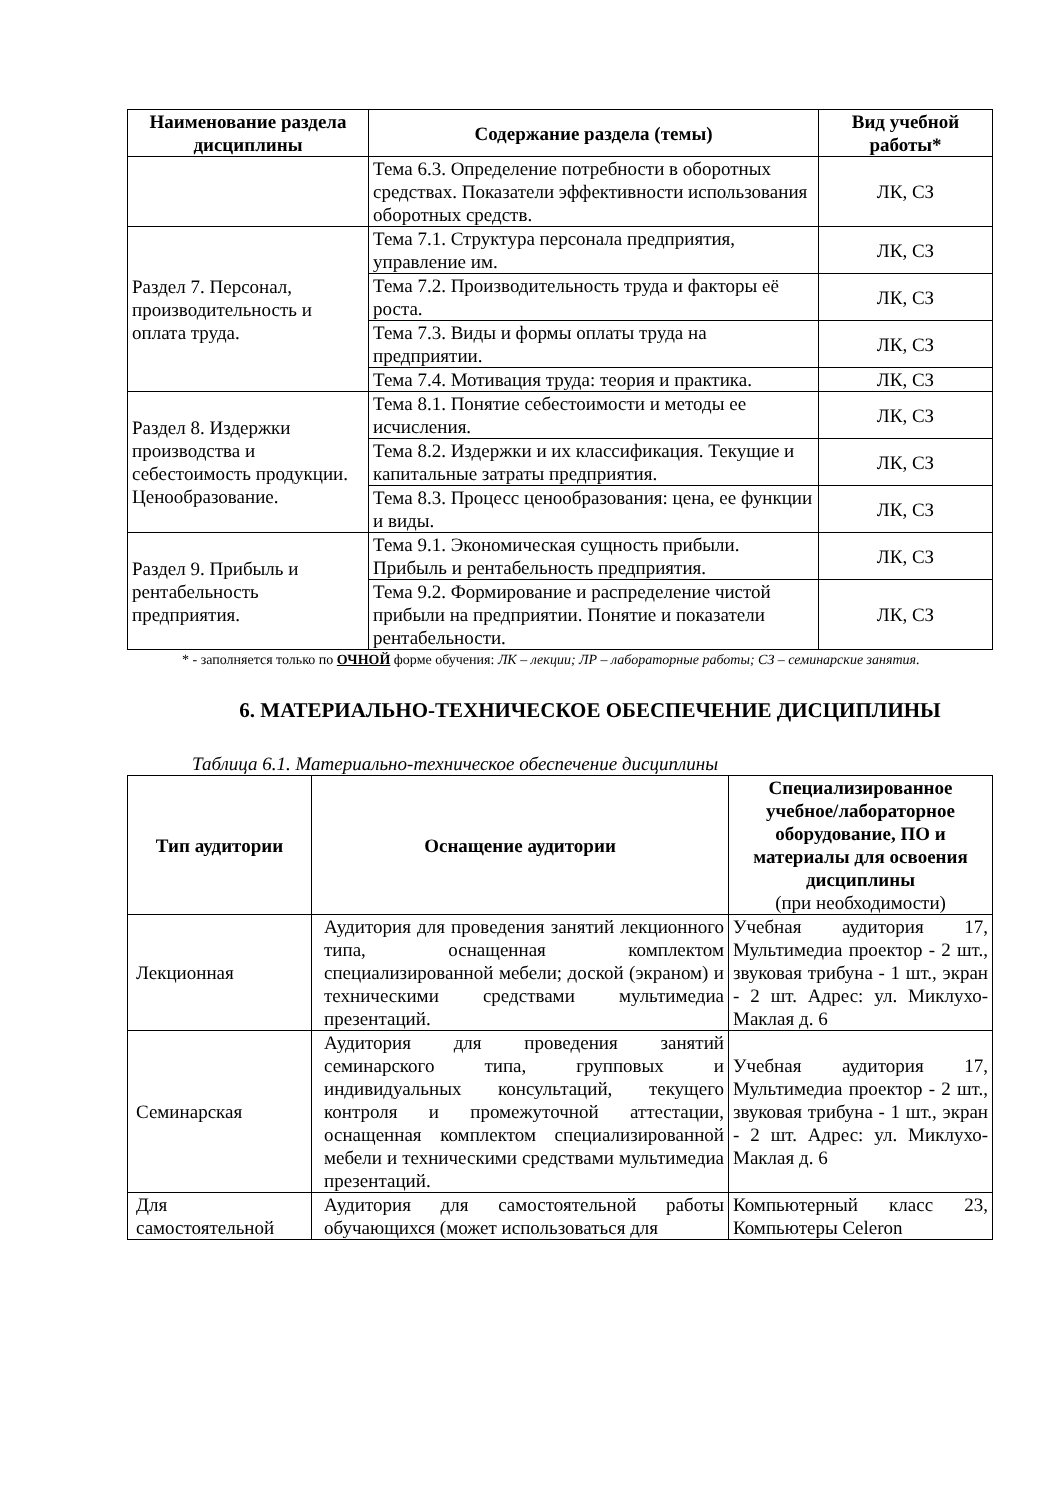| Наименование раздела дисциплины | Содержание раздела (темы) | Вид учебной работы* |
| --- | --- | --- |
| | Тема 6.3. Определение потребности в оборотных средствах. Показатели эффективности использования оборотных средств. | ЛК, СЗ |
| Раздел 7. Персонал, производительность и оплата труда. | Тема 7.1. Структура персонала предприятия, управление им. | ЛК, СЗ |
| | Тема 7.2. Производительность труда и факторы её роста. | ЛК, СЗ |
| | Тема 7.3. Виды и формы оплаты труда на предприятии. | ЛК, СЗ |
| | Тема 7.4. Мотивация труда: теория и практика. | ЛК, СЗ |
| Раздел 8. Издержки производства и себестоимость продукции. Ценообразование. | Тема 8.1. Понятие себестоимости и методы ее исчисления. | ЛК, СЗ |
| | Тема 8.2. Издержки и их классификация. Текущие и капитальные затраты предприятия. | ЛК, СЗ |
| | Тема 8.3. Процесс ценообразования: цена, ее функции и виды. | ЛК, СЗ |
| Раздел 9. Прибыль и рентабельность предприятия. | Тема 9.1. Экономическая сущность прибыли. Прибыль и рентабельность предприятия. | ЛК, СЗ |
| | Тема 9.2. Формирование и распределение чистой прибыли на предприятии. Понятие и показатели рентабельности. | ЛК, СЗ |
* - заполняется только по ОЧНОЙ форме обучения: ЛК – лекции; ЛР – лабораторные работы; СЗ – семинарские занятия.
6. МАТЕРИАЛЬНО-ТЕХНИЧЕСКОЕ ОБЕСПЕЧЕНИЕ ДИСЦИПЛИНЫ
Таблица 6.1. Материально-техническое обеспечение дисциплины
| Тип аудитории | Оснащение аудитории | Специализированное учебное/лабораторное оборудование, ПО и материалы для освоения дисциплины (при необходимости) |
| --- | --- | --- |
| Лекционная | Аудитория для проведения занятий лекционного типа, оснащенная комплектом специализированной мебели; доской (экраном) и техническими средствами мультимедиа презентаций. | Учебная аудитория 17, Мультимедиа проектор - 2 шт., звуковая трибуна - 1 шт., экран - 2 шт. Адрес: ул. Миклухо-Маклая д. 6 |
| Семинарская | Аудитория для проведения занятий семинарского типа, групповых и индивидуальных консультаций, текущего контроля и промежуточной аттестации, оснащенная комплектом специализированной мебели и техническими средствами мультимедиа презентаций. | Учебная аудитория 17, Мультимедиа проектор - 2 шт., звуковая трибуна - 1 шт., экран - 2 шт. Адрес: ул. Миклухо-Маклая д. 6 |
| Для самостоятельной | Аудитория для самостоятельной работы обучающихся (может использоваться для | Компьютерный класс 23, Компьютеры Celeron |